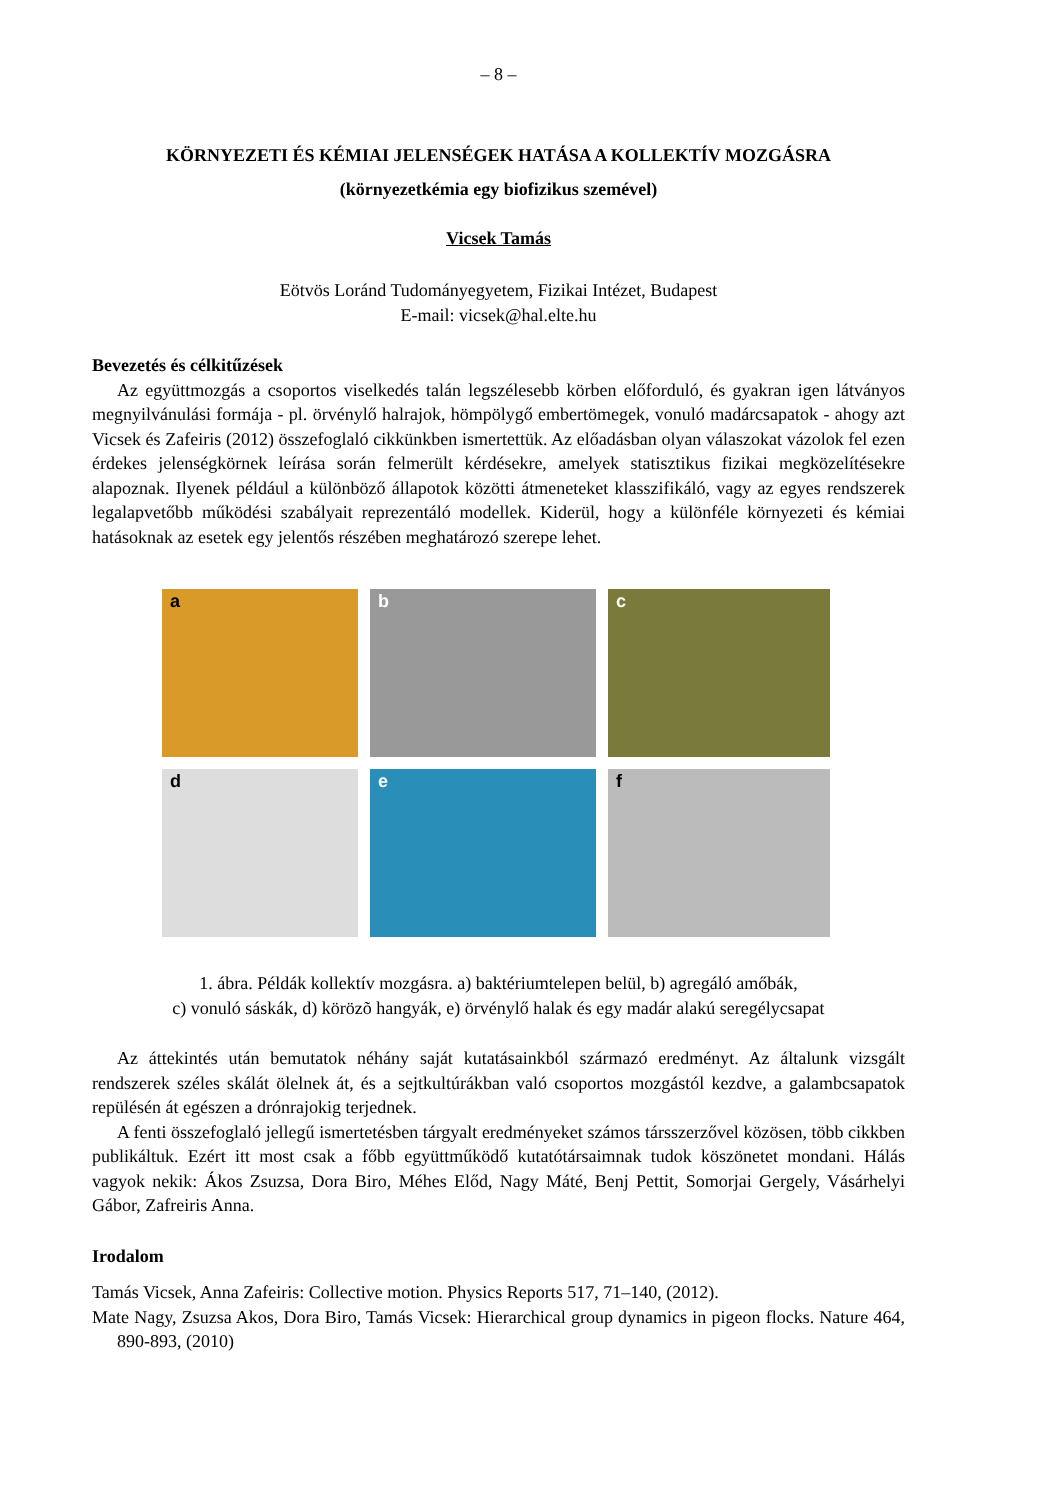– 8 –
KÖRNYEZETI ÉS KÉMIAI JELENSÉGEK HATÁSA A KOLLEKTÍV MOZGÁSRA
(környezetkémia egy biofizikus szemével)
Vicsek Tamás
Eötvös Loránd Tudományegyetem, Fizikai Intézet, Budapest
E-mail: vicsek@hal.elte.hu
Bevezetés és célkitűzések
Az együttmozgás a csoportos viselkedés talán legszélesebb körben előforduló, és gyakran igen látványos megnyilvánulási formája - pl. örvénylő halrajok, hömpölygő embertömegek, vonuló madárcsapatok - ahogy azt Vicsek és Zafeiris (2012) összefoglaló cikkünkben ismertettük. Az előadásban olyan válaszokat vázolok fel ezen érdekes jelenségkörnek leírása során felmerült kérdésekre, amelyek statisztikus fizikai megközelítésekre alapoznak. Ilyenek például a különböző állapotok közötti átmeneteket klasszifikáló, vagy az egyes rendszerek legalapvetőbb működési szabályait reprezentáló modellek. Kiderül, hogy a különféle környezeti és kémiai hatásoknak az esetek egy jelentős részében meghatározó szerepe lehet.
a
b
c
d
e
f
1. ábra. Példák kollektív mozgásra. a) baktériumtelepen belül, b) agregáló amőbák,
c) vonuló sáskák, d) körözõ hangyák, e) örvénylő halak és egy madár alakú seregélycsapat
Az áttekintés után bemutatok néhány saját kutatásainkból származó eredményt. Az általunk vizsgált rendszerek széles skálát ölelnek át, és a sejtkultúrákban való csoportos mozgástól kezdve, a galambcsapatok repülésén át egészen a drónrajokig terjednek.
A fenti összefoglaló jellegű ismertetésben tárgyalt eredményeket számos társszerzővel közösen, több cikkben publikáltuk. Ezért itt most csak a főbb együttműködő kutatótársaimnak tudok köszönetet mondani. Hálás vagyok nekik: Ákos Zsuzsa, Dora Biro, Méhes Előd, Nagy Máté, Benj Pettit, Somorjai Gergely, Vásárhelyi Gábor, Zafreiris Anna.
Irodalom
Tamás Vicsek, Anna Zafeiris: Collective motion. Physics Reports 517, 71–140, (2012).
Mate Nagy, Zsuzsa Akos, Dora Biro, Tamás Vicsek: Hierarchical group dynamics in pigeon flocks. Nature 464, 890-893, (2010)